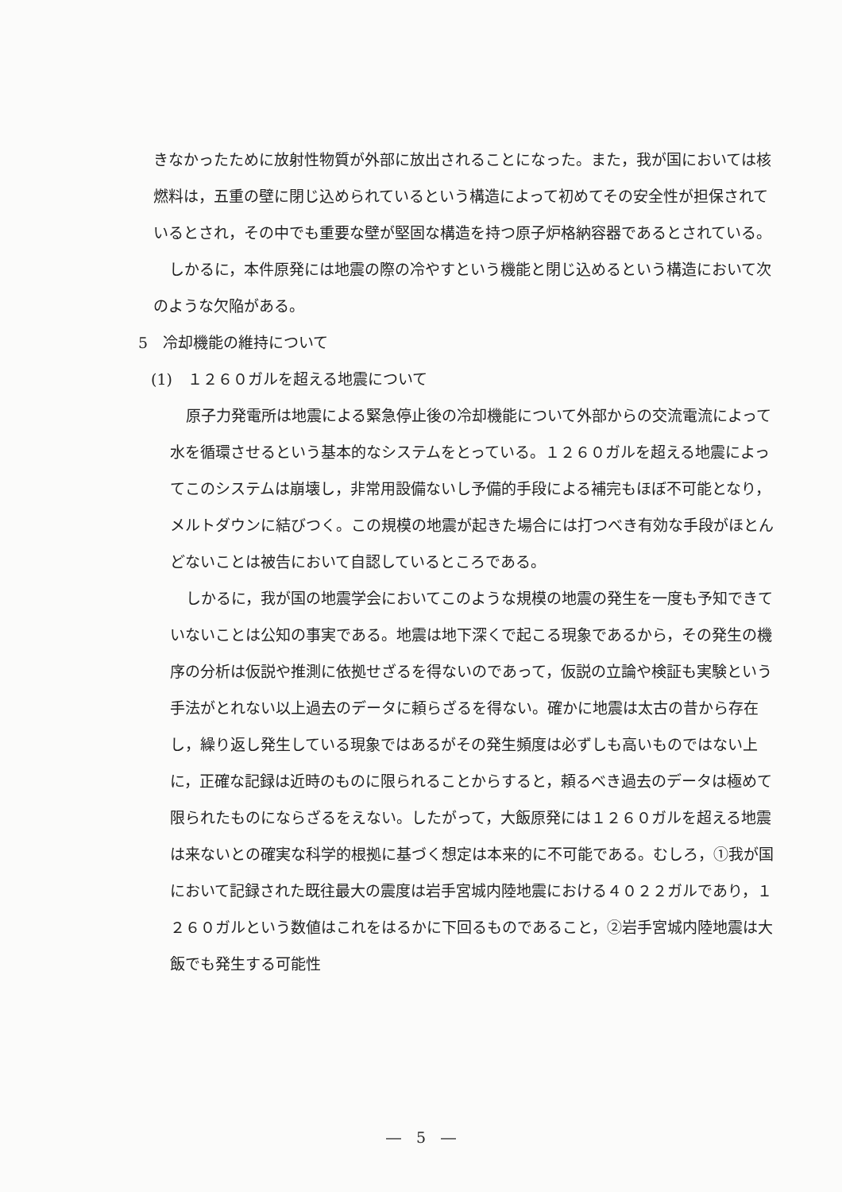きなかったために放射性物質が外部に放出されることになった。また，我が国においては核燃料は，五重の壁に閉じ込められているという構造によって初めてその安全性が担保されているとされ，その中でも重要な壁が堅固な構造を持つ原子炉格納容器であるとされている。
しかるに，本件原発には地震の際の冷やすという機能と閉じ込めるという構造において次のような欠陥がある。
5　冷却機能の維持について
(1)　１２６０ガルを超える地震について
原子力発電所は地震による緊急停止後の冷却機能について外部からの交流電流によって水を循環させるという基本的なシステムをとっている。１２６０ガルを超える地震によってこのシステムは崩壊し，非常用設備ないし予備的手段による補完もほぼ不可能となり，メルトダウンに結びつく。この規模の地震が起きた場合には打つべき有効な手段がほとんどないことは被告において自認しているところである。
しかるに，我が国の地震学会においてこのような規模の地震の発生を一度も予知できていないことは公知の事実である。地震は地下深くで起こる現象であるから，その発生の機序の分析は仮説や推測に依拠せざるを得ないのであって，仮説の立論や検証も実験という手法がとれない以上過去のデータに頼らざるを得ない。確かに地震は太古の昔から存在し，繰り返し発生している現象ではあるがその発生頻度は必ずしも高いものではない上に，正確な記録は近時のものに限られることからすると，頼るべき過去のデータは極めて限られたものにならざるをえない。したがって，大飯原発には１２６０ガルを超える地震は来ないとの確実な科学的根拠に基づく想定は本来的に不可能である。むしろ，①我が国において記録された既往最大の震度は岩手宮城内陸地震における４０２２ガルであり，１２６０ガルという数値はこれをはるかに下回るものであること，②岩手宮城内陸地震は大飯でも発生する可能性
―　5　―